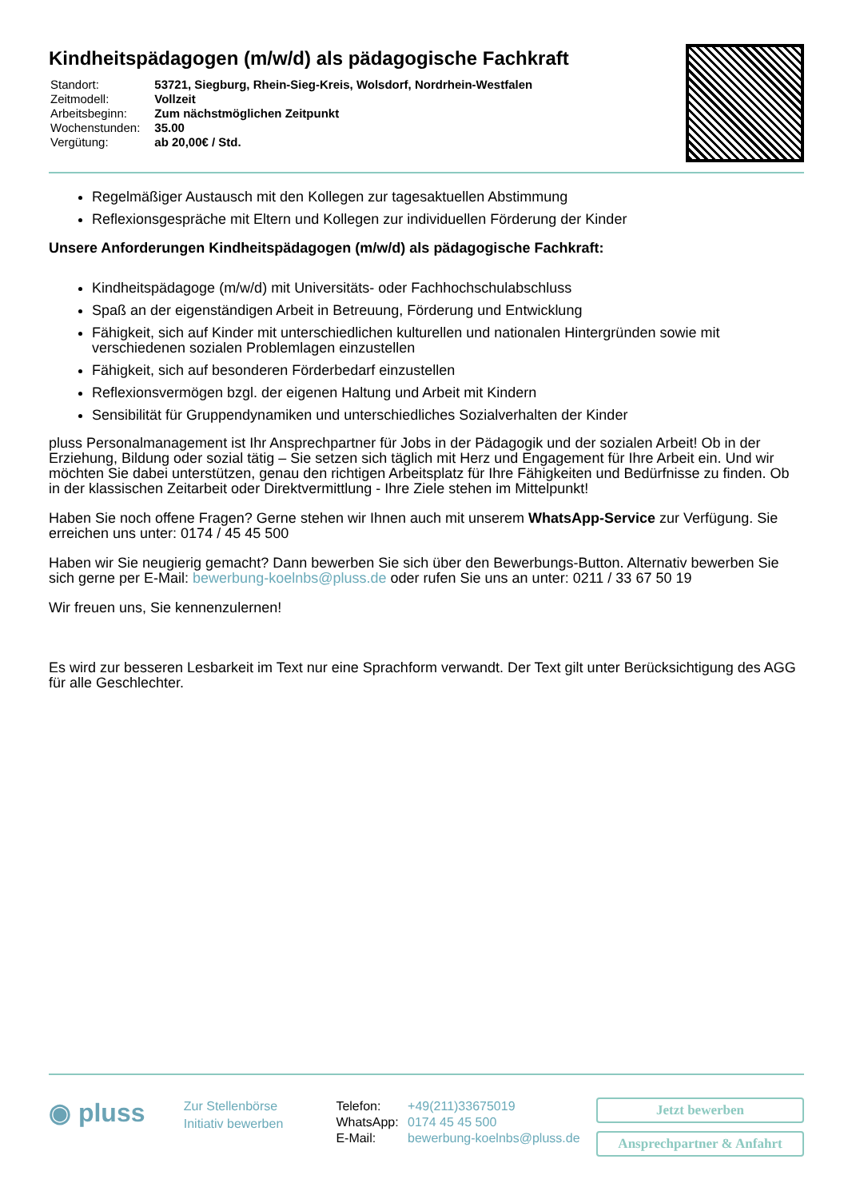Kindheitspädagogen (m/w/d) als pädagogische Fachkraft
| Standort: | 53721, Siegburg, Rhein-Sieg-Kreis, Wolsdorf, Nordrhein-Westfalen |
| Zeitmodell: | Vollzeit |
| Arbeitsbeginn: | Zum nächstmöglichen Zeitpunkt |
| Wochenstunden: | 35.00 |
| Vergütung: | ab 20,00€ / Std. |
Regelmäßiger Austausch mit den Kollegen zur tagesaktuellen Abstimmung
Reflexionsgespräche mit Eltern und Kollegen zur individuellen Förderung der Kinder
Unsere Anforderungen Kindheitspädagogen (m/w/d) als pädagogische Fachkraft:
Kindheitspädagoge (m/w/d) mit Universitäts- oder Fachhochschulabschluss
Spaß an der eigenständigen Arbeit in Betreuung, Förderung und Entwicklung
Fähigkeit, sich auf Kinder mit unterschiedlichen kulturellen und nationalen Hintergründen sowie mit verschiedenen sozialen Problemlagen einzustellen
Fähigkeit, sich auf besonderen Förderbedarf einzustellen
Reflexionsvermögen bzgl. der eigenen Haltung und Arbeit mit Kindern
Sensibilität für Gruppendynamiken und unterschiedliches Sozialverhalten der Kinder
pluss Personalmanagement ist Ihr Ansprechpartner für Jobs in der Pädagogik und der sozialen Arbeit! Ob in der Erziehung, Bildung oder sozial tätig – Sie setzen sich täglich mit Herz und Engagement für Ihre Arbeit ein. Und wir möchten Sie dabei unterstützen, genau den richtigen Arbeitsplatz für Ihre Fähigkeiten und Bedürfnisse zu finden. Ob in der klassischen Zeitarbeit oder Direktvermittlung - Ihre Ziele stehen im Mittelpunkt!
Haben Sie noch offene Fragen? Gerne stehen wir Ihnen auch mit unserem WhatsApp-Service zur Verfügung. Sie erreichen uns unter: 0174 / 45 45 500
Haben wir Sie neugierig gemacht? Dann bewerben Sie sich über den Bewerbungs-Button. Alternativ bewerben Sie sich gerne per E-Mail: bewerbung-koelnbs@pluss.de oder rufen Sie uns an unter: 0211 / 33 67 50 19
Wir freuen uns, Sie kennenzulernen!
Es wird zur besseren Lesbarkeit im Text nur eine Sprachform verwandt. Der Text gilt unter Berücksichtigung des AGG für alle Geschlechter.
◉ pluss
Zur Stellenbörse
Initiativ bewerben
| Telefon: | +49(211)33675019 |
| WhatsApp: | 0174 45 45 500 |
| E-Mail: | bewerbung-koelnbs@pluss.de |
Jetzt bewerben
Ansprechpartner & Anfahrt